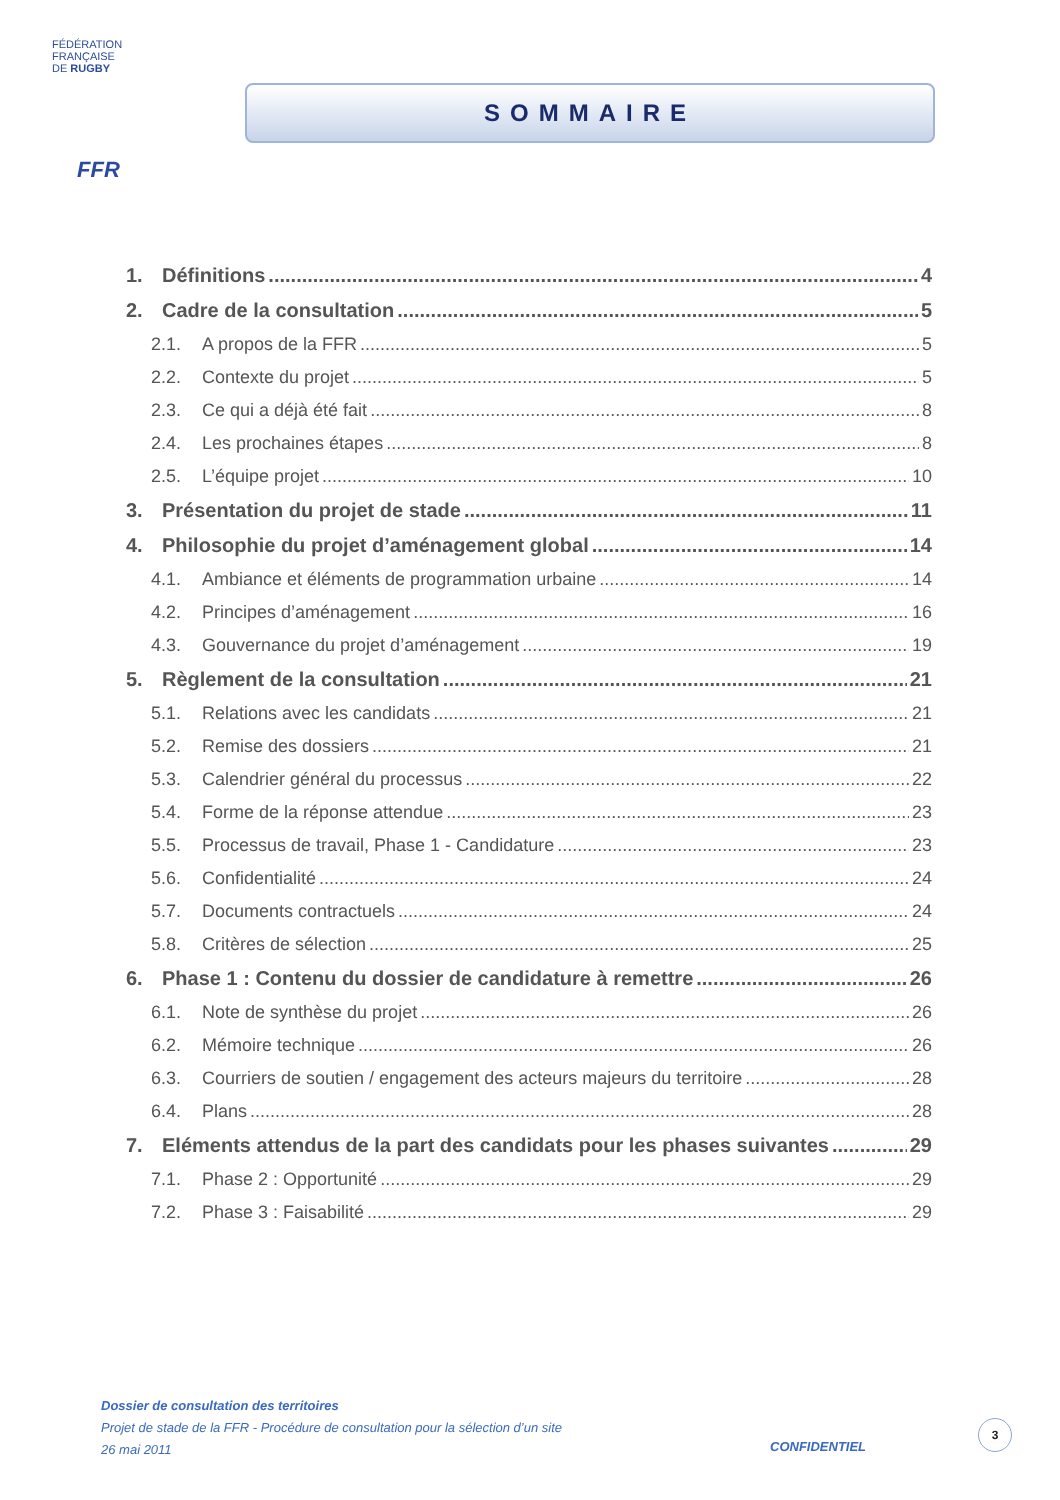FÉDÉRATION
FRANÇAISE
DE RUGBY
FFR
SOMMAIRE
1. Définitions 4
2. Cadre de la consultation 5
2.1. A propos de la FFR 5
2.2. Contexte du projet 5
2.3. Ce qui a déjà été fait 8
2.4. Les prochaines étapes 8
2.5. L’équipe projet 10
3. Présentation du projet de stade 11
4. Philosophie du projet d’aménagement global 14
4.1. Ambiance et éléments de programmation urbaine 14
4.2. Principes d’aménagement 16
4.3. Gouvernance du projet d’aménagement 19
5. Règlement de la consultation 21
5.1. Relations avec les candidats 21
5.2. Remise des dossiers 21
5.3. Calendrier général du processus 22
5.4. Forme de la réponse attendue 23
5.5. Processus de travail, Phase 1 - Candidature 23
5.6. Confidentialité 24
5.7. Documents contractuels 24
5.8. Critères de sélection 25
6. Phase 1 : Contenu du dossier de candidature à remettre 26
6.1. Note de synthèse du projet 26
6.2. Mémoire technique 26
6.3. Courriers de soutien / engagement des acteurs majeurs du territoire 28
6.4. Plans 28
7. Eléments attendus de la part des candidats pour les phases suivantes 29
7.1. Phase 2 : Opportunité 29
7.2. Phase 3 : Faisabilité 29
Dossier de consultation des territoires
Projet de stade de la FFR - Procédure de consultation pour la sélection d’un site
26 mai 2011
CONFIDENTIEL
3